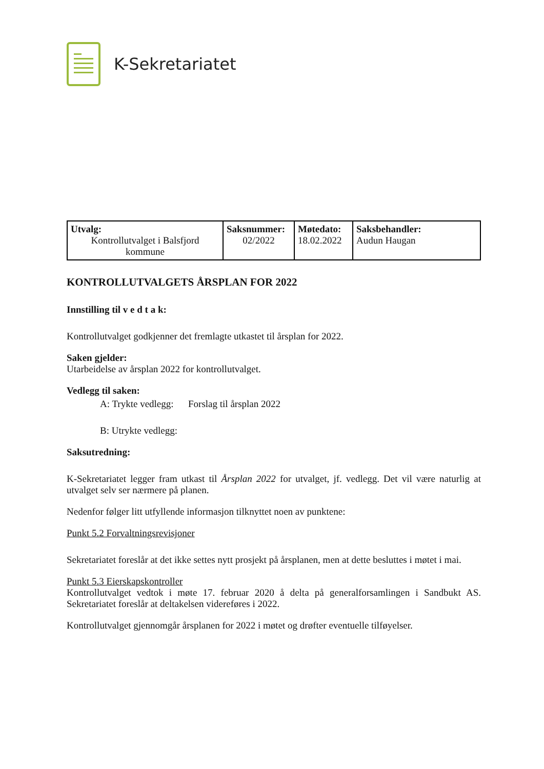K-Sekretariatet
| Utvalg: Kontrollutvalget i Balsfjord kommune | Saksnummer: 02/2022 | Møtedato: 18.02.2022 | Saksbehandler: Audun Haugan |
KONTROLLUTVALGETS ÅRSPLAN FOR 2022
Innstilling til v e d t a k:
Kontrollutvalget godkjenner det fremlagte utkastet til årsplan for 2022.
Saken gjelder:
Utarbeidelse av årsplan 2022 for kontrollutvalget.
Vedlegg til saken:
A: Trykte vedlegg: Forslag til årsplan 2022
B: Utrykte vedlegg:
Saksutredning:
K-Sekretariatet legger fram utkast til Årsplan 2022 for utvalget, jf. vedlegg. Det vil være naturlig at utvalget selv ser nærmere på planen.
Nedenfor følger litt utfyllende informasjon tilknyttet noen av punktene:
Punkt 5.2 Forvaltningsrevisjoner
Sekretariatet foreslår at det ikke settes nytt prosjekt på årsplanen, men at dette besluttes i møtet i mai.
Punkt 5.3 Eierskapskontroller
Kontrollutvalget vedtok i møte 17. februar 2020 å delta på generalforsamlingen i Sandbukt AS. Sekretariatet foreslår at deltakelsen videreføres i 2022.
Kontrollutvalget gjennomgår årsplanen for 2022 i møtet og drøfter eventuelle tilføyelser.